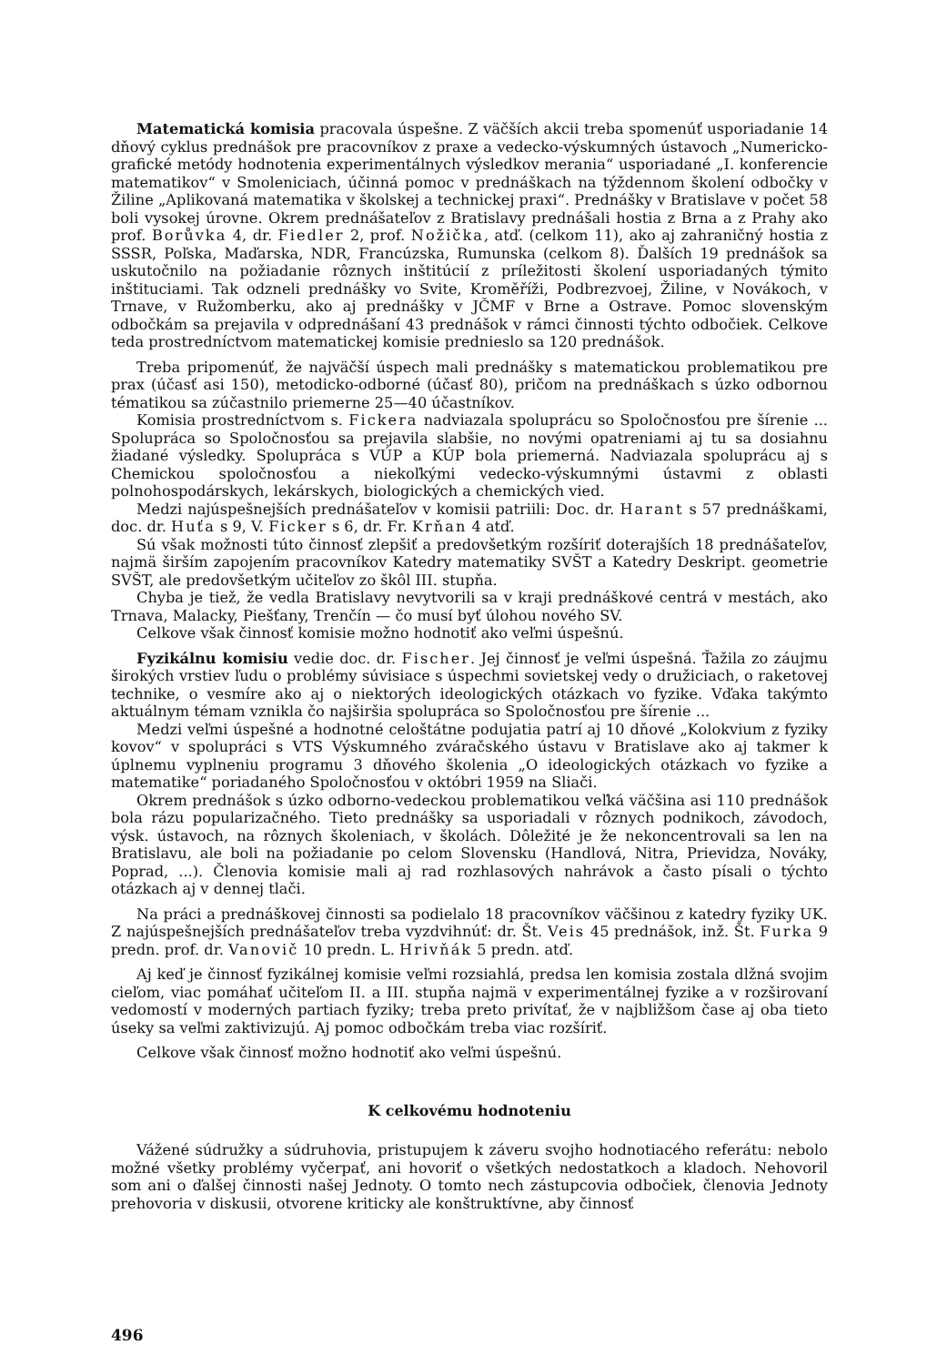Matematická komisia pracovala úspešne. Z väčších akcii treba spomenúť usporiadanie 14 dňový cyklus prednášok pre pracovníkov z praxe a vedecko-výskumných ústavoch „Numericko-grafické metódy hodnotenia experimentálnych výsledkov merania“ usporiadané „I. konferencie matematikov“ v Smoleniciach, účinná pomoc v prednáškach na týždennom školení odbočky v Žiline „Aplikovaná matematika v školskej a technickej praxi“. Prednášky v Bratislave v počet 58 boli vysokej úrovne. Okrem prednášateľov z Bratislavy prednášali hostia z Brna a z Prahy ako prof. Borůvka 4, dr. Fiedler 2, prof. Nožička, atď. (celkom 11), ako aj zahraničný hostia z SSSR, Poľska, Maďarska, NDR, Francúzska, Rumunska (celkom 8). Ďalších 19 prednášok sa uskutočnilo na požiadanie rôznych inštitúcií z príležitosti školení usporiadaných týmito inštituciami. Tak odzneli prednášky vo Svite, Kroměříži, Podbrezvoej, Žiline, v Novákoch, v Trnave, v Ružomberku, ako aj prednášky v JČMF v Brne a Ostrave. Pomoc slovenským odbočkám sa prejavila v odprednášaní 43 prednášok v rámci činnosti týchto odbočiek. Celkove teda prostredníctvom matematickej komisie prednieslo sa 120 prednášok.
Treba pripomenúť, že najväčší úspech mali prednášky s matematickou problematikou pre prax (účasť asi 150), metodicko-odborné (účasť 80), pričom na prednáškach s úzko odbornou tématikou sa zúčastnilo priemerne 25—40 účastníkov.
Komisia prostredníctvom s. Fickera nadviazala spoluprácu so Spoločnosťou pre šírenie ... Spolupráca so Spoločnosťou sa prejavila slabšie, no novými opatreniami aj tu sa dosiahnu žiadané výsledky. Spolupráca s VÚP a KÚP bola priemerná. Nadviazala spoluprácu aj s Chemickou spoločnosťou a niekoľkými vedecko-výskumnými ústavmi z oblasti polnohospodárskych, lekárskych, biologických a chemických vied.
Medzi najúspešnejších prednášateľov v komisii patriili: Doc. dr. Harant s 57 prednáškami, doc. dr. Huťa s 9, V. Ficker s 6, dr. Fr. Krňan 4 atď.
Sú však možnosti túto činnosť zlepšiť a predovšetkým rozšíriť doterajších 18 prednášateľov, najmä širším zapojením pracovníkov Katedry matematiky SVŠT a Katedry Deskript. geometrie SVŠT, ale predovšetkým učiteľov zo škôl III. stupňa.
Chyba je tiež, že vedla Bratislavy nevytvorili sa v kraji prednáškové centrá v mestách, ako Trnava, Malacky, Piešťany, Trenčín — čo musí byť úlohou nového SV.
Celkove však činnosť komisie možno hodnotiť ako veľmi úspešnú.
Fyzikálnu komisiu vedie doc. dr. Fischer. Jej činnosť je veľmi úspešná. Ťažila zo záujmu širokých vrstiev ľudu o problémy súvisiace s úspechmi sovietskej vedy o družiciach, o raketovej technike, o vesmíre ako aj o niektorých ideologických otázkach vo fyzike. Vďaka takýmto aktuálnym témam vznikla čo najširšia spolupráca so Spoločnosťou pre šírenie ...
Medzi veľmi úspešné a hodnotné celoštátne podujatia patrí aj 10 dňové „Kolokvium z fyziky kovov“ v spolupráci s VTS Výskumného zváračského ústavu v Bratislave ako aj takmer k úplnemu vyplneniu programu 3 dňového školenia „O ideologických otázkach vo fyzike a matematike“ poriadaného Spoločnosťou v októbri 1959 na Sliači.
Okrem prednášok s úzko odborno-vedeckou problematikou veľká väčšina asi 110 prednášok bola rázu popularizačného. Tieto prednášky sa usporiadali v rôznych podnikoch, závodoch, výsk. ústavoch, na rôznych školeniach, v školách. Dôležité je že nekoncentrovali sa len na Bratislavu, ale boli na požiadanie po celom Slovensku (Handlová, Nitra, Prievidza, Nováky, Poprad, ...). Členovia komisie mali aj rad rozhlasových nahrávok a často písali o týchto otázkach aj v dennej tlači.
Na práci a prednáškovej činnosti sa podielalo 18 pracovníkov väčšinou z katedry fyziky UK. Z najúspešnejších prednášateľov treba vyzdvihnúť: dr. Št. Veis 45 prednášok, inž. Št. Furka 9 predn. prof. dr. Vanovič 10 predn. L. Hrivňák 5 predn. atď.
Aj keď je činnosť fyzikálnej komisie veľmi rozsiahlá, predsa len komisia zostala dlžná svojim cieľom, viac pomáhať učiteľom II. a III. stupňa najmä v experimentálnej fyzike a v rozširovaní vedomostí v moderných partiach fyziky; treba preto privítať, že v najbližšom čase aj oba tieto úseky sa veľmi zaktivizujú. Aj pomoc odbočkám treba viac rozšíriť.
Celkove však činnosť možno hodnotiť ako veľmi úspešnú.
K celkovému hodnoteniu
Vážené súdružky a súdruhovia, pristupujem k záveru svojho hodnotiacého referátu: nebolo možné všetky problémy vyčerpať, ani hovoriť o všetkých nedostatkoch a kladoch. Nehovoril som ani o ďalšej činnosti našej Jednoty. O tomto nech zástupcovia odbočiek, členovia Jednoty prehovoria v diskusii, otvorene kriticky ale konštruktívne, aby činnosť
496